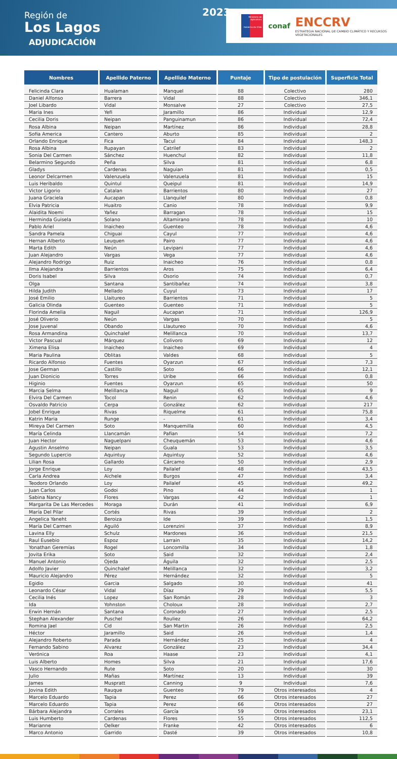Región de
Los Lagos
ADJUDICACIÓN
2023
Ministerio de Agricultura
Gobierno de Chile
conaf
ENCCRV
ESTRATEGIA NACIONAL DE CAMBIO CLIMÁTICO Y RECURSOS VEGETACIONALES
| Nombres | Apellido Paterno | Apellido Materno | Puntaje | Tipo de postulación | Superficie Total |
| --- | --- | --- | --- | --- | --- |
| Felicinda Clara | Hualaman | Manquel | 88 | Colectivo | 280 |
| Daniel Alfonso | Barrera | Vidal | 88 | Colectivo | 346,1 |
| Joel Libardo | Vidal | Monsalve | 27 | Colectivo | 27,5 |
| Maria Ines | Yefi | Jaramillo | 86 | Individual | 12,9 |
| Cecilia Doris | Neipan | Panguinamun | 86 | Individual | 72,4 |
| Rosa Albina | Neipan | Martínez | 86 | Individual | 28,8 |
| Sofia America | Cantero | Aburto | 85 | Individual | 2 |
| Orlando Enrique | Fica | Tacul | 84 | Individual | 148,3 |
| Rosa Albina | Rupayan | Catrilef | 83 | Individual | 2 |
| Sonia Del Carmen | Sánchez | Huenchul | 82 | Individual | 11,8 |
| Belarmino Segundo | Peña | Silva | 81 | Individual | 6,8 |
| Gladys | Cardenas | Naguian | 81 | Individual | 0,5 |
| Leonor Delcarmen | Valenzuela | Valenzuela | 81 | Individual | 15 |
| Luis Heribaldo | Quintul | Queipul | 81 | Individual | 14,9 |
| Victor Ligorio | Catalan | Barrientos | 80 | Individual | 27 |
| Juana Graciela | Aucapan | Llanquilef | 80 | Individual | 0,8 |
| Elvia Patricia | Huaitro | Canio | 78 | Individual | 9,9 |
| Alaidita Noemi | Yañez | Barragan | 78 | Individual | 15 |
| Herminda Guisela | Solano | Altamirano | 78 | Individual | 10 |
| Pablo Ariel | Inaicheo | Guenteo | 78 | Individual | 4,6 |
| Sandra Pamela | Chiguai | Cayul | 77 | Individual | 4,6 |
| Hernan Alberto | Leuquen | Pairo | 77 | Individual | 4,6 |
| Marta Edith | Neún | Levipani | 77 | Individual | 4,6 |
| Juan Alejandro | Vargas | Vega | 77 | Individual | 4,6 |
| Alejandro Rodrigo | Ruiz | Inaicheo | 76 | Individual | 0,8 |
| Ilma Alejandra | Barrientos | Aros | 75 | Individual | 6,4 |
| Doris Isabel | Silva | Osorio | 74 | Individual | 0,7 |
| Olga | Santana | Santibañez | 74 | Individual | 3,8 |
| Hilda Judith | Mellado | Cuyul | 73 | Individual | 17 |
| José Emilio | Llaitureo | Barrientos | 71 | Individual | 5 |
| Galicia Olinda | Guenteo | Guenteo | 71 | Individual | 5 |
| Florinda Amelia | Naguil | Aucapan | 71 | Individual | 126,9 |
| José Oliverio | Neún | Vargas | 70 | Individual | 5 |
| Jose Juvenal | Obando | Llautureo | 70 | Individual | 4,6 |
| Rosa Armandina | Quinchalef | Melillanca | 70 | Individual | 13,7 |
| Victor Pascual | Márquez | Colivoro | 69 | Individual | 12 |
| Ximena Elisa | Inaicheo | Inaicheo | 69 | Individual | 4 |
| Maria Paulina | Oblitas | Valdes | 68 | Individual | 5 |
| Ricardo Alfonso | Fuentes | Oyarzun | 67 | Individual | 7,3 |
| Jose German | Castillo | Soto | 66 | Individual | 12,1 |
| Juan Dionicio | Torres | Uribe | 66 | Individual | 0,8 |
| Higinio | Fuentes | Oyarzun | 65 | Individual | 50 |
| Marcia Selma | Melillanca | Naguil | 65 | Individual | 9 |
| Elvira Del Carmen | Tocol | Renin | 62 | Individual | 4,6 |
| Osvaldo Patricio | Cerpa | González | 62 | Individual | 217 |
| Jobel Enrique | Rivas | Riquelme | 61 | Individual | 75,8 |
| Katrin Maria | Runge | - | 61 | Individual | 3,4 |
| Mireya Del Carmen | Soto | Manquemilla | 60 | Individual | 4,5 |
| María Celinda | Llancamán | Pafian | 54 | Individual | 7,2 |
| Juan Hector | Naguelpani | Cheuquemán | 53 | Individual | 4,6 |
| Agustin Anselmo | Neipan | Guala | 53 | Individual | 3,5 |
| Segundo Lupercio | Aquintuy | Aquintuy | 52 | Individual | 4,6 |
| Lilian Rosa | Gallardo | Cárcamo | 50 | Individual | 2,9 |
| Jorge Enrique | Loy | Pailalef | 48 | Individual | 43,5 |
| Carla Andrea | Aichele | Burgos | 47 | Individual | 3,4 |
| Teodoro Orlando | Loy | Pailalef | 45 | Individual | 49,2 |
| Juan Carlos | Godoi | Pino | 44 | Individual | 1 |
| Sabina Nancy | Flores | Vargas | 42 | Individual | 1 |
| Margarita De Las Mercedes | Moraga | Durán | 41 | Individual | 6,9 |
| María Del Pilar | Cortés | Rivas | 39 | Individual | 2 |
| Angelica Yaneht | Beroiza | Ide | 39 | Individual | 1,5 |
| María Del Carmen | Aguiló | Lorenzini | 37 | Individual | 8,9 |
| Lavina Elly | Schulz | Mardones | 36 | Individual | 21,5 |
| Raul Eusebio | Espoz | Larrain | 35 | Individual | 14,2 |
| Yonathan Geremías | Rogel | Loncomilla | 34 | Individual | 1,8 |
| Jovita Erika | Soto | Said | 32 | Individual | 2,4 |
| Manuel Antonio | Ojeda | Águila | 32 | Individual | 2,5 |
| Adolfo Javier | Quinchalef | Melillanca | 32 | Individual | 3,2 |
| Mauricio Alejandro | Pérez | Hernández | 32 | Individual | 5 |
| Egidio | Garcia | Salgado | 30 | Individual | 41 |
| Leonardo César | Vidal | Díaz | 29 | Individual | 5,5 |
| Cecilia Inés | Lopez | San Román | 28 | Individual | 3 |
| Ida | Yohnston | Choloux | 28 | Individual | 2,7 |
| Erwin Hernán | Santana | Coronado | 27 | Individual | 2,5 |
| Stephan Alexander | Puschel | Rouliez | 26 | Individual | 64,2 |
| Romina Jael | Cid | San Martin | 26 | Individual | 2,5 |
| Héctor | Jaramillo | Said | 26 | Individual | 1,4 |
| Alejandro Roberto | Parada | Hernández | 25 | Individual | 4 |
| Fernando Sabino | Alvarez | González | 23 | Individual | 34,4 |
| Verónica | Roa | Haase | 23 | Individual | 4,1 |
| Luis Alberto | Homes | Silva | 21 | Individual | 17,6 |
| Vasco Hernando | Rute | Soto | 20 | Individual | 30 |
| Julio | Mañas | Martínez | 13 | Individual | 39 |
| James | Muspratt | Canning | 9 | Individual | 7,6 |
| Jovina Edith | Rauque | Guenteo | 79 | Otros interesados | 4 |
| Marcelo Eduardo | Tapia | Perez | 66 | Otros interesados | 27 |
| Marcelo Eduardo | Tapia | Perez | 66 | Otros interesados | 27 |
| Bárbara Alejandra | Corrales | García | 59 | Otros interesados | 23,1 |
| Luis Humberto | Cardenas | Flores | 55 | Otros interesados | 112,5 |
| Marianne | Oelker | Franke | 42 | Otros interesados | 6 |
| Marco Antonio | Garrido | Dasté | 39 | Otros interesados | 10,8 |